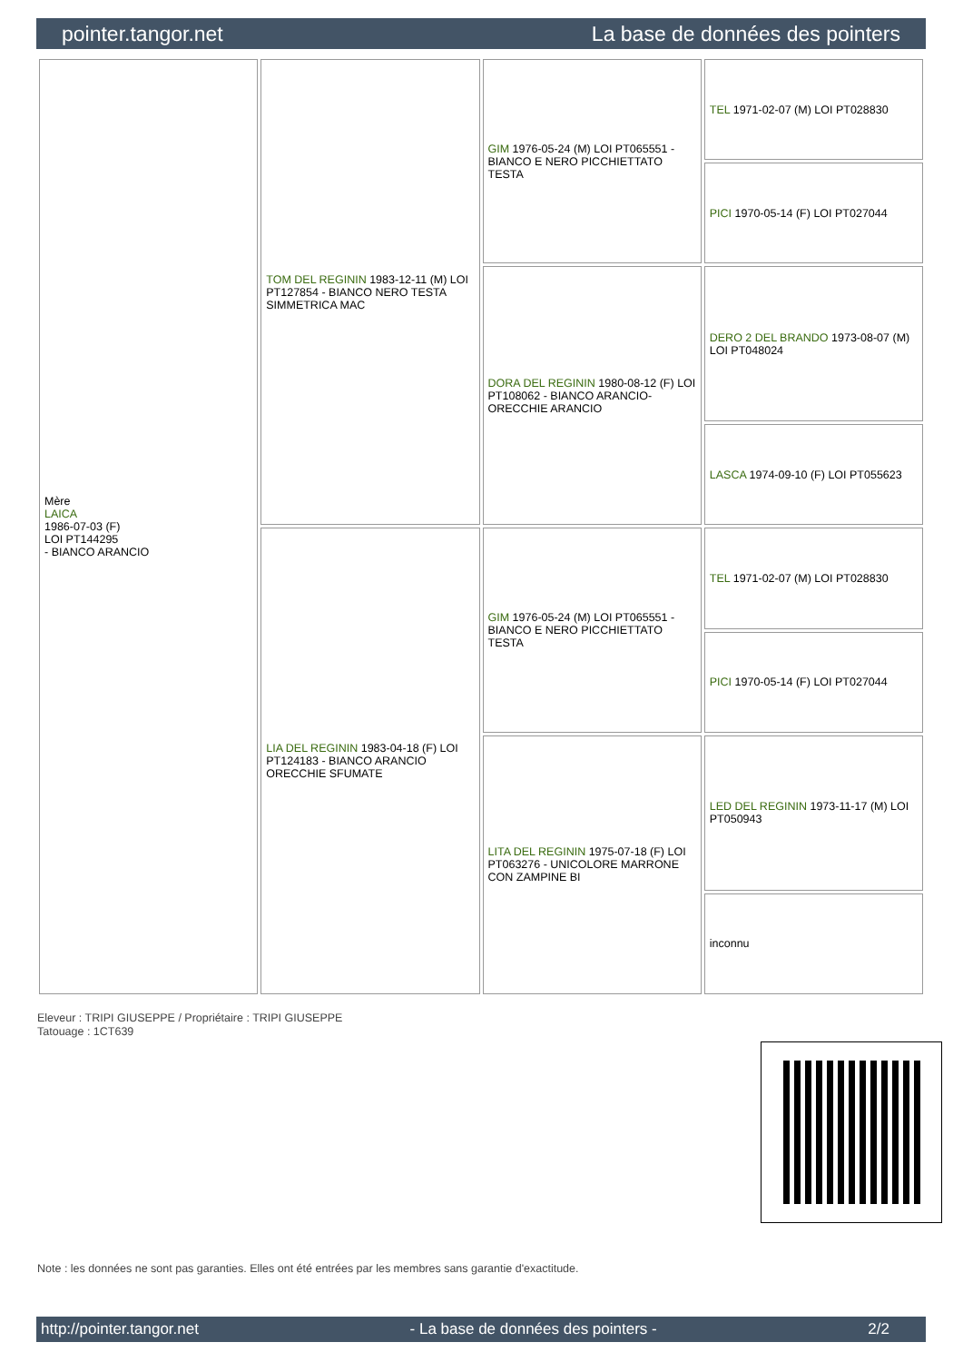pointer.tangor.net La base de données des pointers
| Mère LAICA 1986-07-03 (F) LOI PT144295 - BIANCO ARANCIO | TOM DEL REGININ 1983-12-11 (M) LOI PT127854 - BIANCO NERO TESTA SIMMETRICA MAC | GIM 1976-05-24 (M) LOI PT065551 - BIANCO E NERO PICCHIETTATO TESTA | TEL 1971-02-07 (M) LOI PT028830 |
| | | | PICI 1970-05-14 (F) LOI PT027044 |
| | | DORA DEL REGININ 1980-08-12 (F) LOI PT108062 - BIANCO ARANCIO-ORECCHIE ARANCIO | DERO 2 DEL BRANDO 1973-08-07 (M) LOI PT048024 |
| | | | LASCA 1974-09-10 (F) LOI PT055623 |
| | LIA DEL REGININ 1983-04-18 (F) LOI PT124183 - BIANCO ARANCIO ORECCHIE SFUMATE | GIM 1976-05-24 (M) LOI PT065551 - BIANCO E NERO PICCHIETTATO TESTA | TEL 1971-02-07 (M) LOI PT028830 |
| | | | PICI 1970-05-14 (F) LOI PT027044 |
| | | LITA DEL REGININ 1975-07-18 (F) LOI PT063276 - UNICOLORE MARRONE CON ZAMPINE BI | LED DEL REGININ 1973-11-17 (M) LOI PT050943 |
| | | | inconnu |
Eleveur : TRIPI GIUSEPPE / Propriétaire : TRIPI GIUSEPPE
Tatouage : 1CT639
Note : les données ne sont pas garanties. Elles ont été entrées par les membres sans garantie d'exactitude.
http://pointer.tangor.net - La base de données des pointers - 2/2